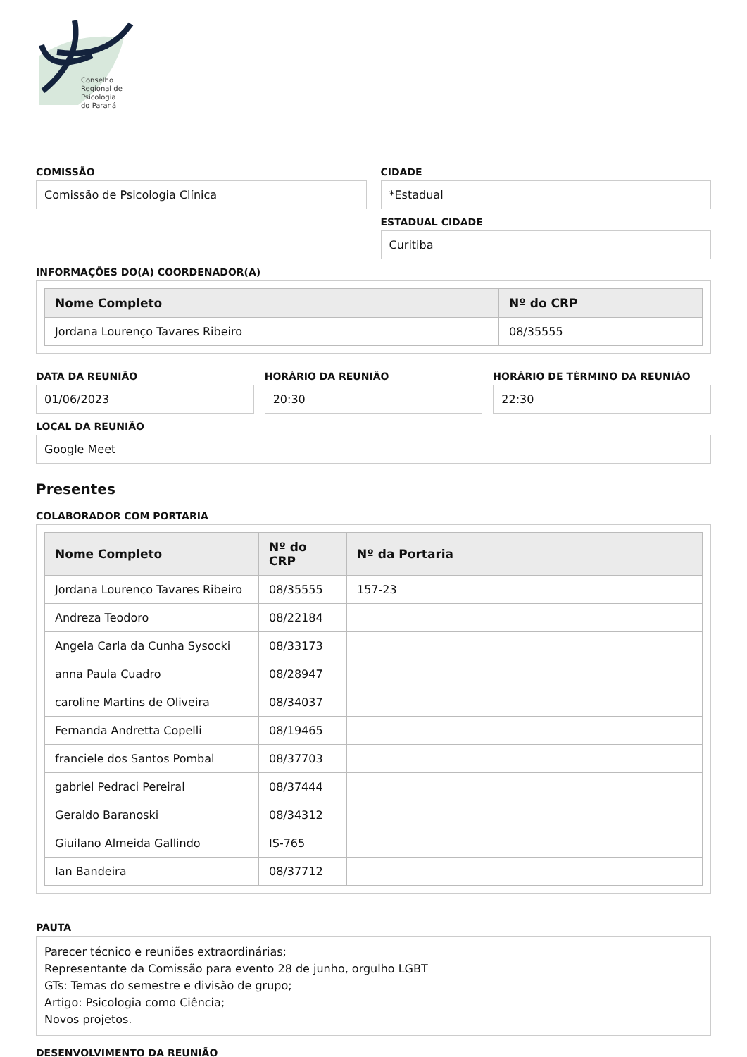Conselho
Regional de
Psicologia
do Paraná
COMISSÃO
Comissão de Psicologia Clínica
CIDADE
*Estadual
ESTADUAL CIDADE
Curitiba
INFORMAÇÕES DO(A) COORDENADOR(A)
| Nome Completo | Nº do CRP |
| --- | --- |
| Jordana Lourenço Tavares Ribeiro | 08/35555 |
DATA DA REUNIÃO
01/06/2023
HORÁRIO DA REUNIÃO
20:30
HORÁRIO DE TÉRMINO DA REUNIÃO
22:30
LOCAL DA REUNIÃO
Google Meet
Presentes
COLABORADOR COM PORTARIA
| Nome Completo | Nº do CRP | Nº da Portaria |
| --- | --- | --- |
| Jordana Lourenço Tavares Ribeiro | 08/35555 | 157-23 |
| Andreza Teodoro | 08/22184 | |
| Angela Carla da Cunha Sysocki | 08/33173 | |
| anna Paula Cuadro | 08/28947 | |
| caroline Martins de Oliveira | 08/34037 | |
| Fernanda Andretta Copelli | 08/19465 | |
| franciele dos Santos Pombal | 08/37703 | |
| gabriel Pedraci Pereiral | 08/37444 | |
| Geraldo Baranoski | 08/34312 | |
| Giuilano Almeida Gallindo | IS-765 | |
| Ian Bandeira | 08/37712 | |
PAUTA
Parecer técnico e reuniões extraordinárias;
Representante da Comissão para evento 28 de junho, orgulho LGBT
GTs: Temas do semestre e divisão de grupo;
Artigo: Psicologia como Ciência;
Novos projetos.
DESENVOLVIMENTO DA REUNIÃO